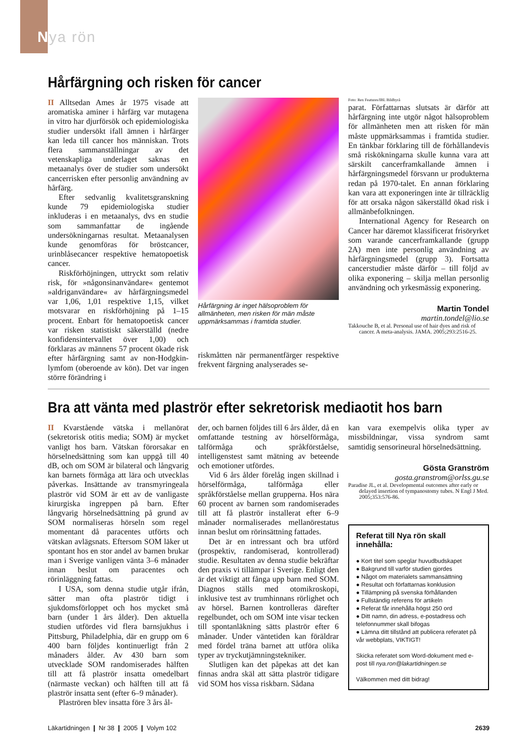Nya rön
Hårfärgning och risken för cancer
II Alltsedan Ames år 1975 visade att aromatiska aminer i hårfärg var mutagena in vitro har djurförsök och epidemiologiska studier undersökt ifall ämnen i hårfärger kan leda till cancer hos människan. Trots flera sammanställningar av det vetenskapliga underlaget saknas en metaanalys över de studier som undersökt cancerrisken efter personlig användning av hårfärg.
Efter sedvanlig kvalitetsgranskning kunde 79 epidemiologiska studier inkluderas i en metaanalys, dvs en studie som sammanfattar de ingående undersökningarnas resultat. Metaanalysen kunde genomföras för bröstcancer, urinblåsecancer respektive hematopoetisk cancer.
Riskförhöjningen, uttryckt som relativ risk, för »någonsinanvändare« gentemot »aldriganvändare« av hårfärgningsmedel var 1,06, 1,01 respektive 1,15, vilket motsvarar en riskförhöjning på 1–15 procent. Enbart för hematopoetisk cancer var risken statistiskt säkerställd (nedre konfidensintervallet över 1,00) och förklaras av männens 57 procent ökade risk efter hårfärgning samt av non-Hodgkin-lymfom (oberoende av kön). Det var ingen större förändring i
Hårfärgning är inget hälsoproblem för allmänheten, men risken för män måste uppmärksammas i framtida studier.
riskmåtten när permanentfärger respektive frekvent färgning analyserades se-
Foto: Rex Features/IBL Bildbyrå
parat. Författarnas slutsats är därför att hårfärgning inte utgör något hälsoproblem för allmänheten men att risken för män måste uppmärksammas i framtida studier. En tänkbar förklaring till de förhållandevis små riskökningarna skulle kunna vara att särskilt cancerframkallande ämnen i hårfärgningsmedel försvann ur produkterna redan på 1970-talet. En annan förklaring kan vara att exponeringen inte är tillräcklig för att orsaka någon säkerställd ökad risk i allmänbefolkningen.
International Agency for Research on Cancer har däremot klassificerat frisöryrket som varande cancerframkallande (grupp 2A) men inte personlig användning av hårfärgningsmedel (grupp 3). Fortsatta cancerstudier måste därför – till följd av olika exponering – skilja mellan personlig användning och yrkesmässig exponering.
Martin Tondel
martin.tondel@lio.se
Takkouche B, et al. Personal use of hair dyes and risk of cancer. A meta-analysis. JAMA. 2005;293:2516-25.
Bra att vänta med plaströr efter sekretorisk mediaotit hos barn
II Kvarstående vätska i mellanörat (sekretorisk otitis media; SOM) är mycket vanligt hos barn. Vätskan förorsakar en hörselnedsättning som kan uppgå till 40 dB, och om SOM är bilateral och långvarig kan barnets förmåga att lära och utvecklas påverkas. Insättande av transmyringeala plaströr vid SOM är ett av de vanligaste kirurgiska ingreppen på barn. Efter långvarig hörselnedsättning på grund av SOM normaliseras hörseln som regel momentant då paracentes utförts och vätskan avlägsnats. Eftersom SOM läker ut spontant hos en stor andel av barnen brukar man i Sverige vanligen vänta 3–6 månader innan beslut om paracentes och rörinläggning fattas.
I USA, som denna studie utgår ifrån, sätter man ofta plaströr tidigt i sjukdomsförloppet och hos mycket små barn (under 1 års ålder). Den aktuella studien utfördes vid flera barnsjukhus i Pittsburg, Philadelphia, där en grupp om 6 400 barn följdes kontinuerligt från 2 månaders ålder. Av 430 barn som utvecklade SOM randomiserades hälften till att få plaströr insatta omedelbart (närmaste veckan) och hälften till att få plaströr insatta sent (efter 6–9 månader).
Plaströren blev insatta före 3 års ål-
der, och barnen följdes till 6 års ålder, då en omfattande testning av hörselförmåga, talförmåga och språkförståelse, intelligenstest samt mätning av beteende och emotioner utfördes.
Vid 6 års ålder förelåg ingen skillnad i hörselförmåga, talförmåga eller språkförståelse mellan grupperna. Hos nära 60 procent av barnen som randomiserades till att få plaströr installerat efter 6–9 månader normaliserades mellanörestatus innan beslut om rörinsättning fattades.
Det är en intressant och bra utförd (prospektiv, randomiserad, kontrollerad) studie. Resultaten av denna studie bekräftar den praxis vi tillämpar i Sverige. Enligt den är det viktigt att fånga upp barn med SOM. Diagnos ställs med otomikroskopi, inklusive test av trumhinnans rörlighet och av hörsel. Barnen kontrolleras därefter regelbundet, och om SOM inte visar tecken till spontanläkning sätts plaströr efter 6 månader. Under väntetiden kan föräldrar med fördel träna barnet att utföra olika typer av tryckutjämningstekniker.
Slutligen kan det påpekas att det kan finnas andra skäl att sätta plaströr tidigare vid SOM hos vissa riskbarn. Sådana
kan vara exempelvis olika typer av missbildningar, vissa syndrom samt samtidig sensorineural hörselnedsättning.
Gösta Granström
gosta.granstrom@orlss.gu.se
Paradise JL, et al. Developmental outcomes after early or delayed insertion of tympanostomy tubes. N Engl J Med. 2005;353:576-86.
Referat till Nya rön skall innehålla:
● Kort titel som speglar huvudbudskapet
● Bakgrund till varför studien gjordes
● Något om materialets sammansättning
● Resultat och författarnas konklusion
● Tillämpning på svenska förhållanden
● Fullständig referens för artikeln
● Referat får innehålla högst 250 ord
● Ditt namn, din adress, e-postadress och telefonnummer skall bifogas
● Lämna ditt tillstånd att publicera referatet på vår webbplats, VIKTIGT!
Skicka referatet som Word-dokument med e-post till nya.ron@lakartidningen.se
Välkommen med ditt bidrag!
Läkartidningen ❙ Nr 38 ❙ 2005 ❙ Volym 102 2639